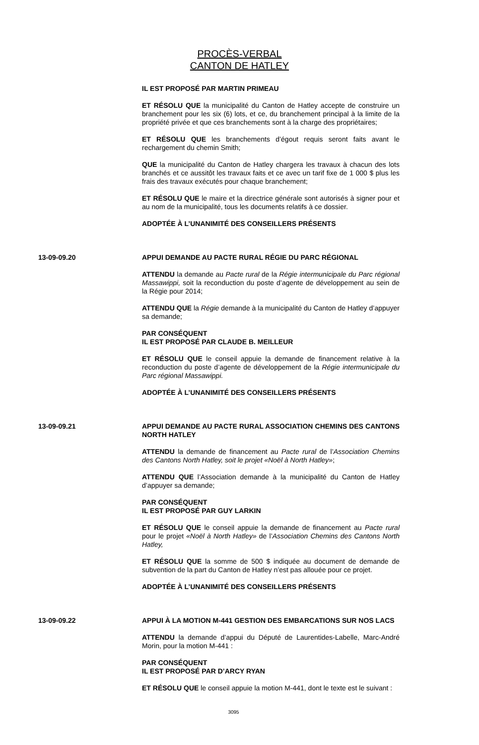PROCÈS-VERBAL
CANTON DE HATLEY
IL EST PROPOSÉ PAR MARTIN PRIMEAU
ET RÉSOLU QUE la municipalité du Canton de Hatley accepte de construire un branchement pour les six (6) lots, et ce, du branchement principal à la limite de la propriété privée et que ces branchements sont à la charge des propriétaires;
ET RÉSOLU QUE les branchements d’égout requis seront faits avant le rechargement du chemin Smith;
QUE la municipalité du Canton de Hatley chargera les travaux à chacun des lots branchés et ce aussitôt les travaux faits et ce avec un tarif fixe de 1 000 $ plus les frais des travaux exécutés pour chaque branchement;
ET RÉSOLU QUE le maire et la directrice générale sont autorisés à signer pour et au nom de la municipalité, tous les documents relatifs à ce dossier.
ADOPTÉE À L’UNANIMITÉ DES CONSEILLERS PRÉSENTS
13-09-09.20 APPUI DEMANDE AU PACTE RURAL RÉGIE DU PARC RÉGIONAL
ATTENDU la demande au Pacte rural de la Régie intermunicipale du Parc régional Massawippi, soit la reconduction du poste d’agente de développement au sein de la Régie pour 2014;
ATTENDU QUE la Régie demande à la municipalité du Canton de Hatley d’appuyer sa demande;
PAR CONSÉQUENT
IL EST PROPOSÉ PAR CLAUDE B. MEILLEUR
ET RÉSOLU QUE le conseil appuie la demande de financement relative à la reconduction du poste d’agente de développement de la Régie intermunicipale du Parc régional Massawippi.
ADOPTÉE À L’UNANIMITÉ DES CONSEILLERS PRÉSENTS
13-09-09.21 APPUI DEMANDE AU PACTE RURAL ASSOCIATION CHEMINS DES CANTONS NORTH HATLEY
ATTENDU la demande de financement au Pacte rural de l’Association Chemins des Cantons North Hatley, soit le projet «Noël à North Hatley»;
ATTENDU QUE l’Association demande à la municipalité du Canton de Hatley d’appuyer sa demande;
PAR CONSÉQUENT
IL EST PROPOSÉ PAR GUY LARKIN
ET RÉSOLU QUE le conseil appuie la demande de financement au Pacte rural pour le projet «Noël à North Hatley» de l’Association Chemins des Cantons North Hatley,
ET RÉSOLU QUE la somme de 500 $ indiquée au document de demande de subvention de la part du Canton de Hatley n’est pas allouée pour ce projet.
ADOPTÉE À L’UNANIMITÉ DES CONSEILLERS PRÉSENTS
13-09-09.22 APPUI À LA MOTION M-441 GESTION DES EMBARCATIONS SUR NOS LACS
ATTENDU la demande d’appui du Député de Laurentides-Labelle, Marc-André Morin, pour la motion M-441 :
PAR CONSÉQUENT
IL EST PROPOSÉ PAR D’ARCY RYAN
ET RÉSOLU QUE le conseil appuie la motion M-441, dont le texte est le suivant :
3095